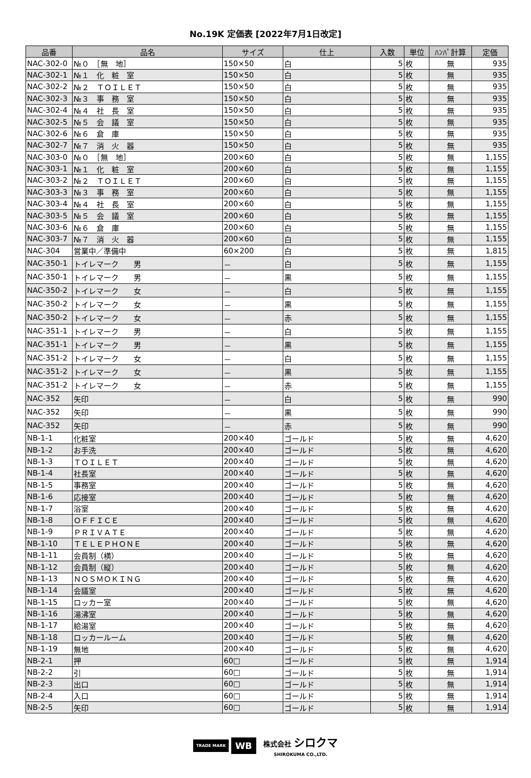No.19K 定価表 [2022年7月1日改定]
| 品番 | 品名 | サイズ | 仕上 | 入数 | 単位 | ﾊﾝﾊﾟ計算 | 定価 |
| --- | --- | --- | --- | --- | --- | --- | --- |
| NAC-302-0 | №０ ［無 地］ | 150×50 | 白 | 5 | 枚 | 無 | 935 |
| NAC-302-1 | №１ 化 粧 室 | 150×50 | 白 | 5 | 枚 | 無 | 935 |
| NAC-302-2 | №２ ＴＯＩＬＥＴ | 150×50 | 白 | 5 | 枚 | 無 | 935 |
| NAC-302-3 | №３ 事 務 室 | 150×50 | 白 | 5 | 枚 | 無 | 935 |
| NAC-302-4 | №４ 社 長 室 | 150×50 | 白 | 5 | 枚 | 無 | 935 |
| NAC-302-5 | №５ 会 議 室 | 150×50 | 白 | 5 | 枚 | 無 | 935 |
| NAC-302-6 | №６ 倉 庫 | 150×50 | 白 | 5 | 枚 | 無 | 935 |
| NAC-302-7 | №７ 消 火 器 | 150×50 | 白 | 5 | 枚 | 無 | 935 |
| NAC-303-0 | №０ ［無 地］ | 200×60 | 白 | 5 | 枚 | 無 | 1,155 |
| NAC-303-1 | №１ 化 粧 室 | 200×60 | 白 | 5 | 枚 | 無 | 1,155 |
| NAC-303-2 | №２ ＴＯＩＬＥＴ | 200×60 | 白 | 5 | 枚 | 無 | 1,155 |
| NAC-303-3 | №３ 事 務 室 | 200×60 | 白 | 5 | 枚 | 無 | 1,155 |
| NAC-303-4 | №４ 社 長 室 | 200×60 | 白 | 5 | 枚 | 無 | 1,155 |
| NAC-303-5 | №５ 会 議 室 | 200×60 | 白 | 5 | 枚 | 無 | 1,155 |
| NAC-303-6 | №６ 倉 庫 | 200×60 | 白 | 5 | 枚 | 無 | 1,155 |
| NAC-303-7 | №７ 消 火 器 | 200×60 | 白 | 5 | 枚 | 無 | 1,155 |
| NAC-304 | 営業中／準備中 | 60×200 | 白 | 5 | 枚 | 無 | 1,815 |
| NAC-350-1 | トイレマーク 男 | － | 白 | 5 | 枚 | 無 | 1,155 |
| NAC-350-1 | トイレマーク 男 | － | 黒 | 5 | 枚 | 無 | 1,155 |
| NAC-350-2 | トイレマーク 女 | － | 白 | 5 | 枚 | 無 | 1,155 |
| NAC-350-2 | トイレマーク 女 | － | 黒 | 5 | 枚 | 無 | 1,155 |
| NAC-350-2 | トイレマーク 女 | － | 赤 | 5 | 枚 | 無 | 1,155 |
| NAC-351-1 | トイレマーク 男 | － | 白 | 5 | 枚 | 無 | 1,155 |
| NAC-351-1 | トイレマーク 男 | － | 黒 | 5 | 枚 | 無 | 1,155 |
| NAC-351-2 | トイレマーク 女 | － | 白 | 5 | 枚 | 無 | 1,155 |
| NAC-351-2 | トイレマーク 女 | － | 黒 | 5 | 枚 | 無 | 1,155 |
| NAC-351-2 | トイレマーク 女 | － | 赤 | 5 | 枚 | 無 | 1,155 |
| NAC-352 | 矢印 | － | 白 | 5 | 枚 | 無 | 990 |
| NAC-352 | 矢印 | － | 黒 | 5 | 枚 | 無 | 990 |
| NAC-352 | 矢印 | － | 赤 | 5 | 枚 | 無 | 990 |
| NB-1-1 | 化粧室 | 200×40 | ゴールド | 5 | 枚 | 無 | 4,620 |
| NB-1-2 | お手洗 | 200×40 | ゴールド | 5 | 枚 | 無 | 4,620 |
| NB-1-3 | ＴＯＩＬＥＴ | 200×40 | ゴールド | 5 | 枚 | 無 | 4,620 |
| NB-1-4 | 社長室 | 200×40 | ゴールド | 5 | 枚 | 無 | 4,620 |
| NB-1-5 | 事務室 | 200×40 | ゴールド | 5 | 枚 | 無 | 4,620 |
| NB-1-6 | 応接室 | 200×40 | ゴールド | 5 | 枚 | 無 | 4,620 |
| NB-1-7 | 浴室 | 200×40 | ゴールド | 5 | 枚 | 無 | 4,620 |
| NB-1-8 | ＯＦＦＩＣＥ | 200×40 | ゴールド | 5 | 枚 | 無 | 4,620 |
| NB-1-9 | ＰＲＩＶＡＴＥ | 200×40 | ゴールド | 5 | 枚 | 無 | 4,620 |
| NB-1-10 | ＴＥＬＥＰＨＯＮＥ | 200×40 | ゴールド | 5 | 枚 | 無 | 4,620 |
| NB-1-11 | 会員制（横） | 200×40 | ゴールド | 5 | 枚 | 無 | 4,620 |
| NB-1-12 | 会員制（縦） | 200×40 | ゴールド | 5 | 枚 | 無 | 4,620 |
| NB-1-13 | ＮＯＳＭＯＫＩＮＧ | 200×40 | ゴールド | 5 | 枚 | 無 | 4,620 |
| NB-1-14 | 会議室 | 200×40 | ゴールド | 5 | 枚 | 無 | 4,620 |
| NB-1-15 | ロッカー室 | 200×40 | ゴールド | 5 | 枚 | 無 | 4,620 |
| NB-1-16 | 湯沸室 | 200×40 | ゴールド | 5 | 枚 | 無 | 4,620 |
| NB-1-17 | 給湯室 | 200×40 | ゴールド | 5 | 枚 | 無 | 4,620 |
| NB-1-18 | ロッカールーム | 200×40 | ゴールド | 5 | 枚 | 無 | 4,620 |
| NB-1-19 | 無地 | 200×40 | ゴールド | 5 | 枚 | 無 | 4,620 |
| NB-2-1 | 押 | 60□ | ゴールド | 5 | 枚 | 無 | 1,914 |
| NB-2-2 | 引 | 60□ | ゴールド | 5 | 枚 | 無 | 1,914 |
| NB-2-3 | 出口 | 60□ | ゴールド | 5 | 枚 | 無 | 1,914 |
| NB-2-4 | 入口 | 60□ | ゴールド | 5 | 枚 | 無 | 1,914 |
| NB-2-5 | 矢印 | 60□ | ゴールド | 5 | 枚 | 無 | 1,914 |
TRADE MARK WB 株式会社 シロクマ
SHIROKUMA CO.,LTD.